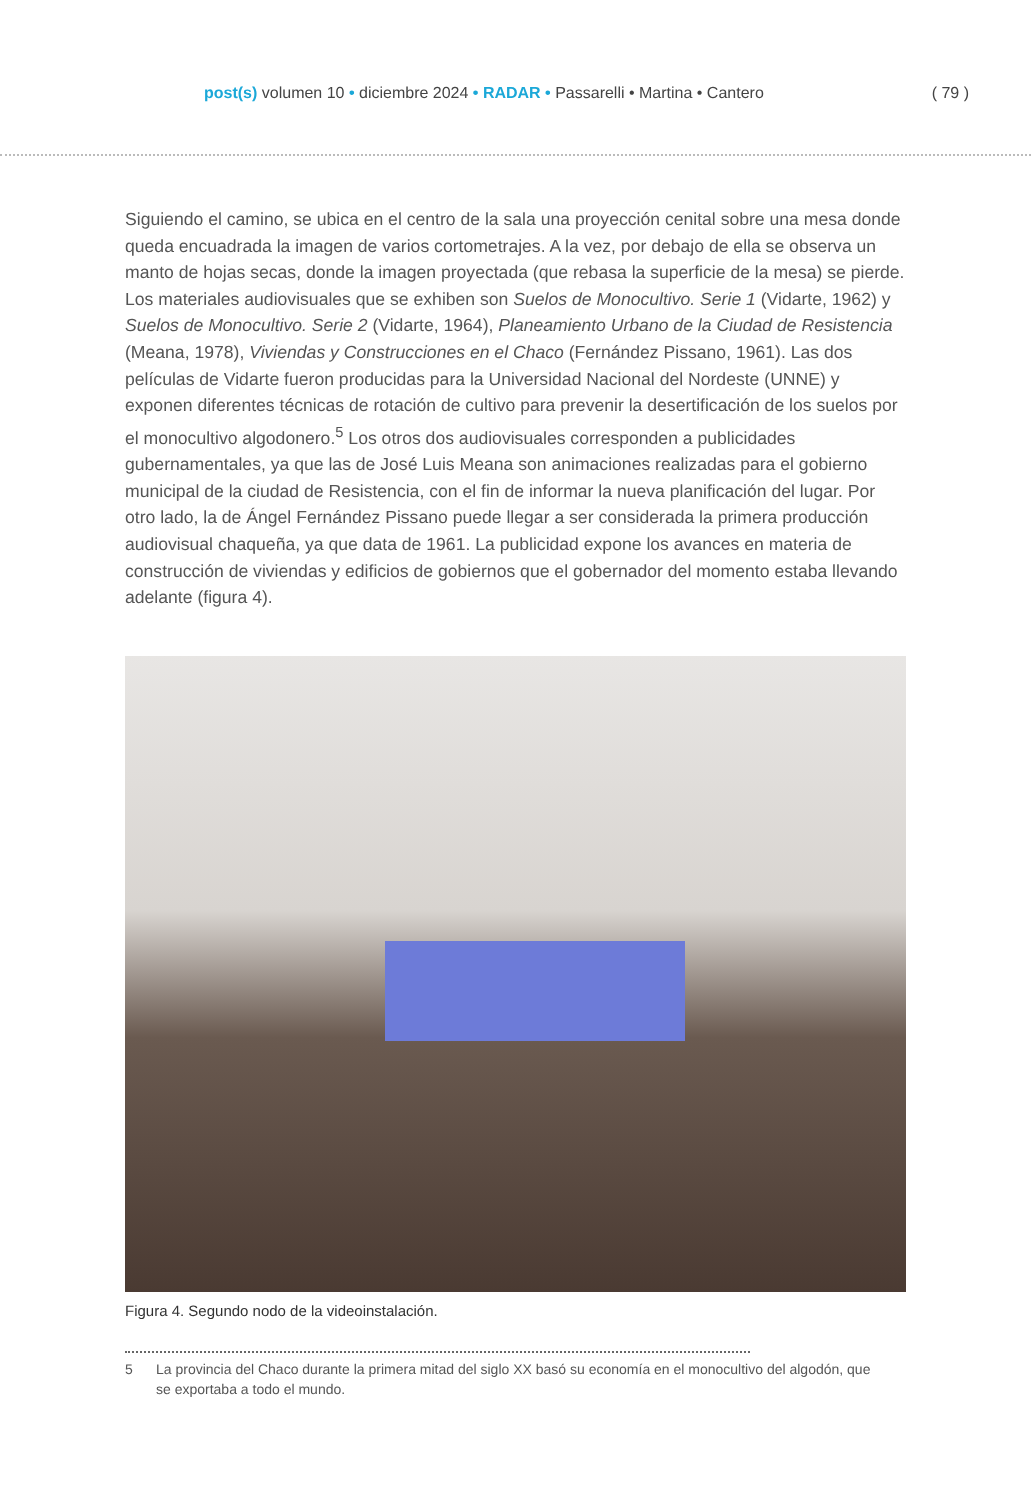post(s) volumen 10 • diciembre 2024 • RADAR • Passarelli • Martina • Cantero
( 79 )
Siguiendo el camino, se ubica en el centro de la sala una proyección cenital sobre una mesa donde queda encuadrada la imagen de varios cortometrajes. A la vez, por debajo de ella se observa un manto de hojas secas, donde la imagen proyectada (que rebasa la superficie de la mesa) se pierde. Los materiales audiovisuales que se exhiben son Suelos de Monocultivo. Serie 1 (Vidarte, 1962) y Suelos de Monocultivo. Serie 2 (Vidarte, 1964), Planeamiento Urbano de la Ciudad de Resistencia (Meana, 1978), Viviendas y Construcciones en el Chaco (Fernández Pissano, 1961). Las dos películas de Vidarte fueron producidas para la Universidad Nacional del Nordeste (UNNE) y exponen diferentes técnicas de rotación de cultivo para prevenir la desertifi­cación de los suelos por el monocultivo algodonero.<sup>5</sup> Los otros dos audiovisuales corresponden a publicidades gubernamentales, ya que las de José Luis Meana son animaciones realizadas para el gobierno municipal de la ciudad de Resistencia, con el fin de informar la nueva planifi­cación del lugar. Por otro lado, la de Ángel Fernández Pissano puede llegar a ser considerada la primera producción audiovisual chaqueña, ya que data de 1961. La publicidad expone los avances en materia de construcción de viviendas y edificios de gobiernos que el gobernador del momento estaba llevando adelante (figura 4).
Figura 4. Segundo nodo de la videoinstalación.
5 La provincia del Chaco durante la primera mitad del siglo XX basó su economía en el monocultivo del algodón, que se exportaba a todo el mundo.